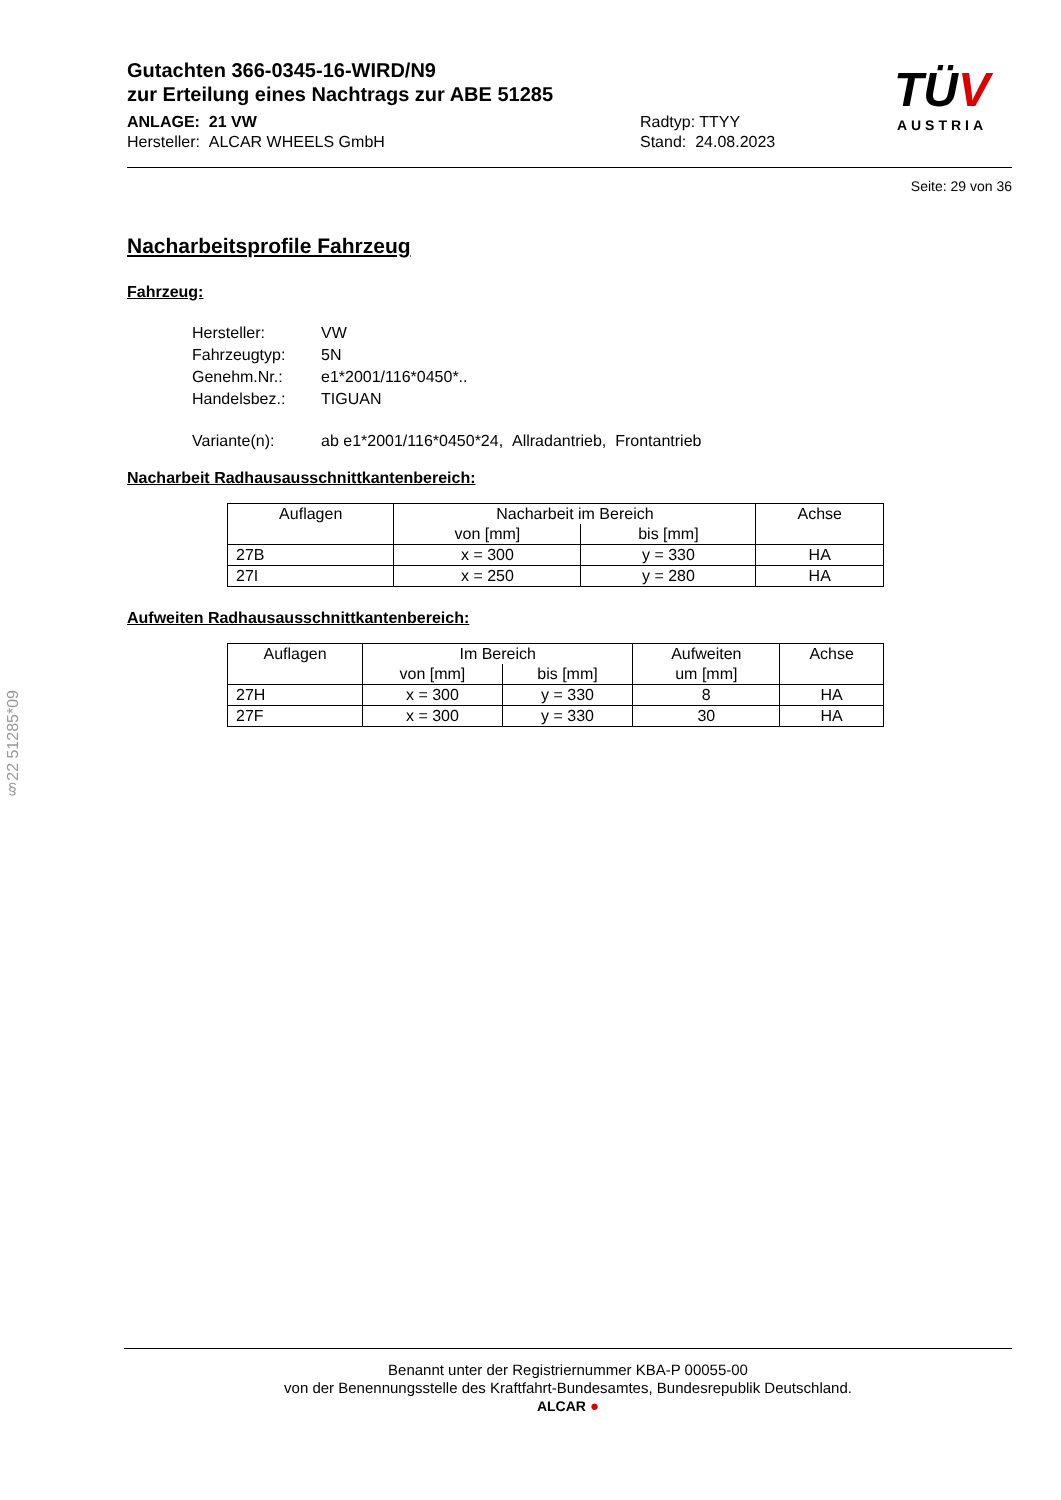Gutachten 366-0345-16-WIRD/N9
zur Erteilung eines Nachtrags zur ABE 51285
ANLAGE: 21 VW
Hersteller: ALCAR WHEELS GmbH
Radtyp: TTYY
Stand: 24.08.2023
TÜV
AUSTRIA
Seite: 29 von 36
Nacharbeitsprofile Fahrzeug
Fahrzeug:
| Hersteller: | VW |
| Fahrzeugtyp: | 5N |
| Genehm.Nr.: | e1*2001/116*0450*.. |
| Handelsbez.: | TIGUAN |
| Variante(n): | ab e1*2001/116*0450*24, Allradantrieb, Frontantrieb |
Nacharbeit Radhausausschnittkantenbereich:
| Auflagen | Nacharbeit im Bereich | | Achse |
| --- | --- | --- | --- |
| | von [mm] | bis [mm] | |
| 27B | x = 300 | y = 330 | HA |
| 27I | x = 250 | y = 280 | HA |
Aufweiten Radhausausschnittkantenbereich:
| Auflagen | Im Bereich | | Aufweiten um [mm] | Achse |
| --- | --- | --- | --- | --- |
| | von [mm] | bis [mm] | | |
| 27H | x = 300 | y = 330 | 8 | HA |
| 27F | x = 300 | y = 330 | 30 | HA |
§22 51285*09
Benannt unter der Registriernummer KBA-P 00055-00
von der Benennungsstelle des Kraftfahrt-Bundesamtes, Bundesrepublik Deutschland.
ALCAR ●